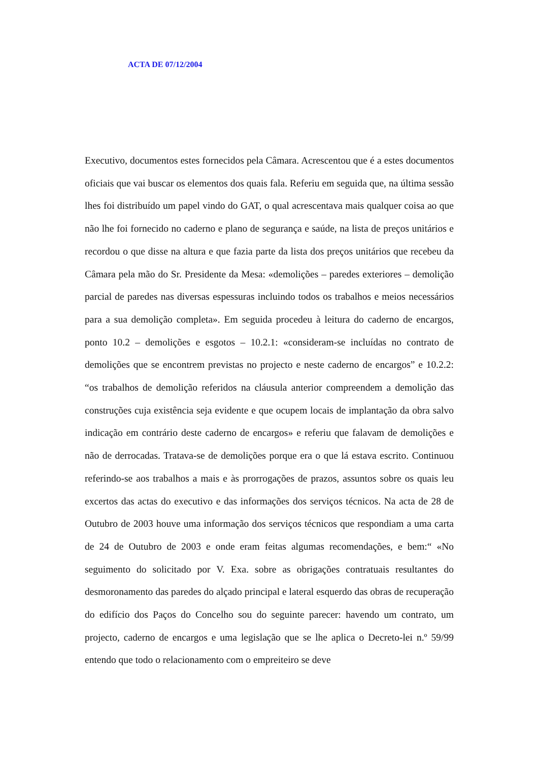ACTA DE 07/12/2004
Executivo, documentos estes fornecidos pela Câmara. Acrescentou que é a estes documentos oficiais que vai buscar os elementos dos quais fala. Referiu em seguida que, na última sessão lhes foi distribuído um papel vindo do GAT, o qual acrescentava mais qualquer coisa ao que não lhe foi fornecido no caderno e plano de segurança e saúde, na lista de preços unitários e recordou o que disse na altura e que fazia parte da lista dos preços unitários que recebeu da Câmara pela mão do Sr. Presidente da Mesa: «demolições – paredes exteriores – demolição parcial de paredes nas diversas espessuras incluindo todos os trabalhos e meios necessários para a sua demolição completa». Em seguida procedeu à leitura do caderno de encargos, ponto 10.2 – demolições e esgotos – 10.2.1: «consideram-se incluídas no contrato de demolições que se encontrem previstas no projecto e neste caderno de encargos” e 10.2.2: “os trabalhos de demolição referidos na cláusula anterior compreendem a demolição das construções cuja existência seja evidente e que ocupem locais de implantação da obra salvo indicação em contrário deste caderno de encargos» e referiu que falavam de demolições e não de derrocadas. Tratava-se de demolições porque era o que lá estava escrito. Continuou referindo-se aos trabalhos a mais e às prorrogações de prazos, assuntos sobre os quais leu excertos das actas do executivo e das informações dos serviços técnicos. Na acta de 28 de Outubro de 2003 houve uma informação dos serviços técnicos que respondiam a uma carta de 24 de Outubro de 2003 e onde eram feitas algumas recomendações, e bem:“ «No seguimento do solicitado por V. Exa. sobre as obrigações contratuais resultantes do desmoronamento das paredes do alçado principal e lateral esquerdo das obras de recuperação do edifício dos Paços do Concelho sou do seguinte parecer: havendo um contrato, um projecto, caderno de encargos e uma legislação que se lhe aplica o Decreto-lei n.º 59/99 entendo que todo o relacionamento com o empreiteiro se deve